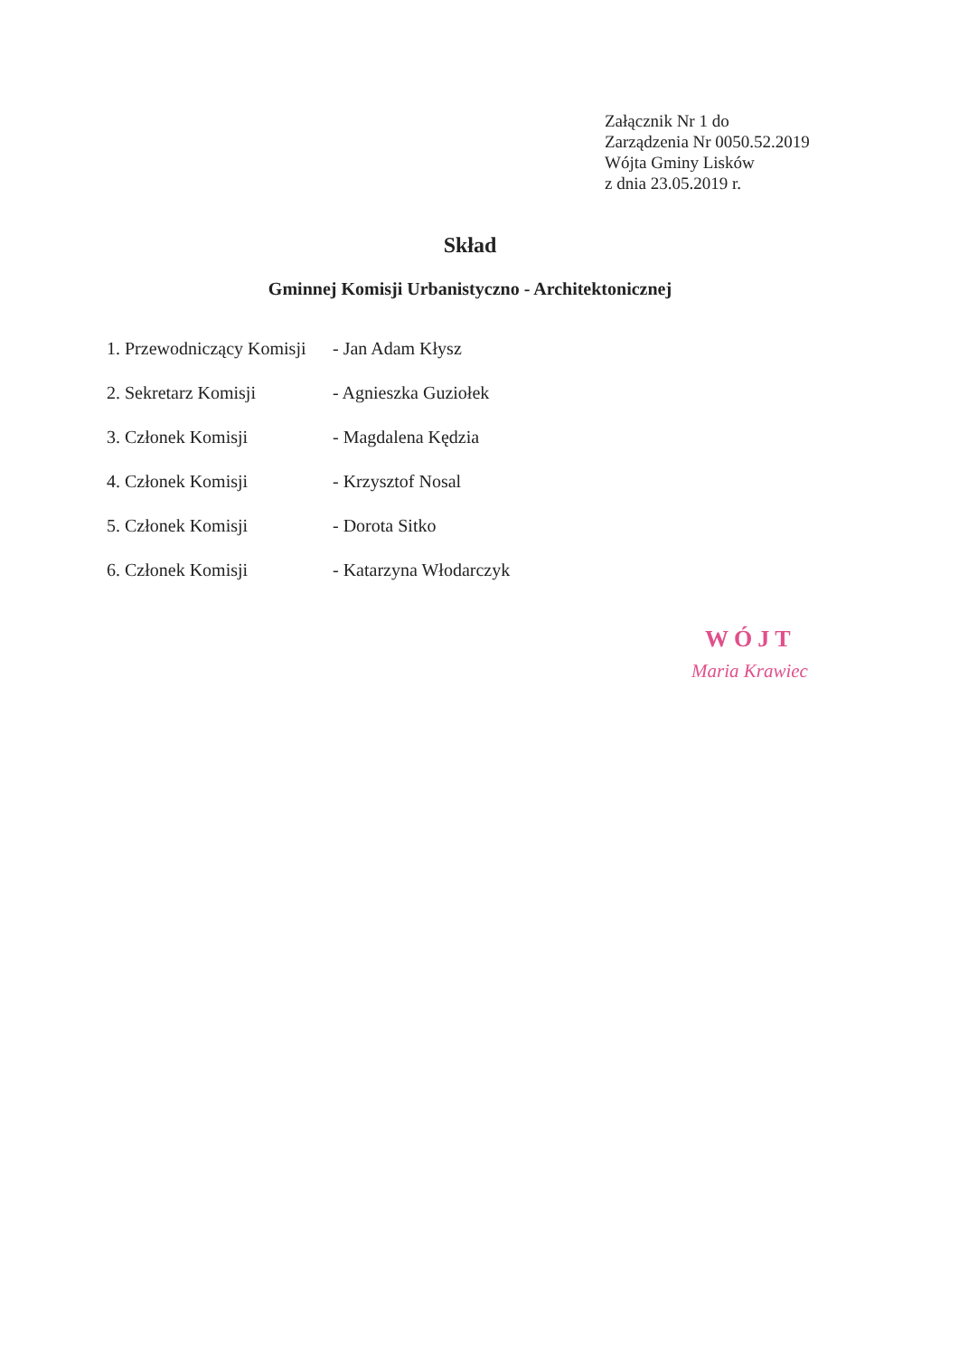Załącznik Nr 1 do
Zarządzenia Nr 0050.52.2019
Wójta Gminy Lisków
z dnia 23.05.2019 r.
Skład
Gminnej Komisji Urbanistyczno - Architektonicznej
1. Przewodniczący Komisji
- Jan Adam Kłysz
2. Sekretarz Komisji - Agnieszka Guziołek
3. Członek Komisji - Magdalena Kędzia
4. Członek Komisji - Krzysztof Nosal
5. Członek Komisji - Dorota Sitko
6. Członek Komisji - Katarzyna Włodarczyk
WÓJT
Maria Krawiec